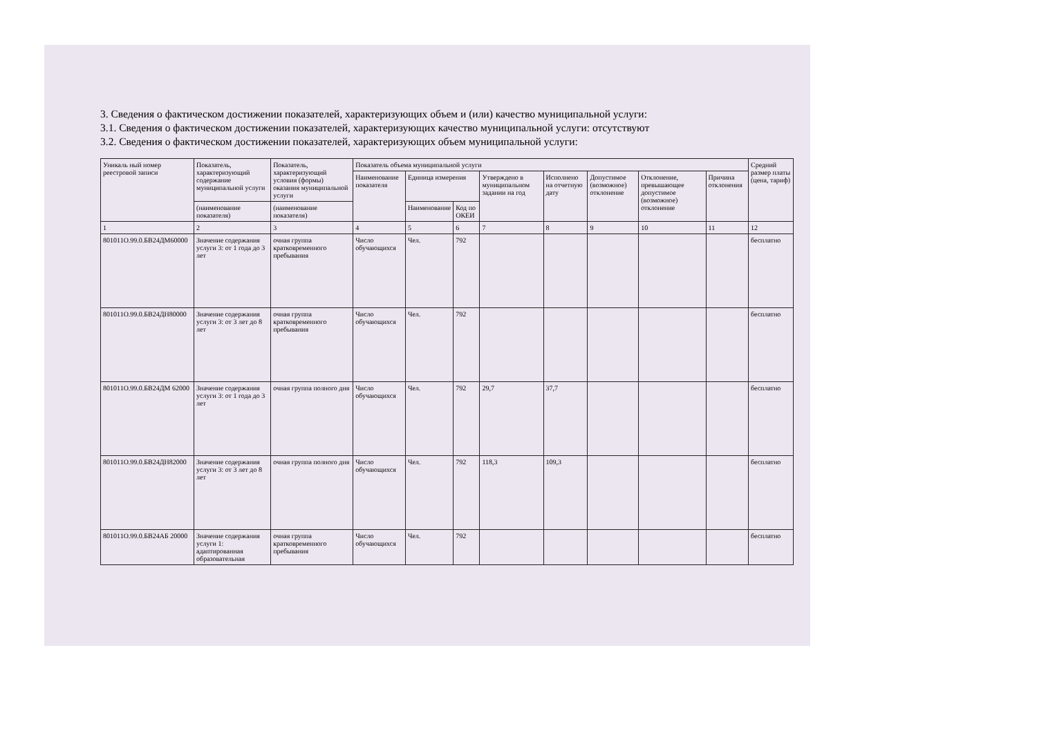3. Сведения о фактическом достижении показателей, характеризующих объем и (или) качество муниципальной услуги:
3.1. Сведения о фактическом достижении показателей, характеризующих качество муниципальной услуги: отсутствуют
3.2. Сведения о фактическом достижении показателей, характеризующих объем муниципальной услуги:
| Уникаль ный номер реестровой записи | Показатель, характеризующий содержание муниципальной услуги | Показатель, характеризующий условия (формы) оказания муниципальной услуги | Показатель объема муниципальной услуги | | | | | | | | Средний размер платы (цена, тариф) |
| --- | --- | --- | --- | --- | --- | --- | --- | --- | --- | --- | --- |
| | | | Наименование показателя | Единица измерения | | Утверждено в муниципальном задании на год | Исполнено на отчетную дату | Допустимое (возможное) отклонение | Отклонение, превышающее допустимое (возможное) отклонение | Причина отклонения | |
| | (наименование показателя) | (наименование показателя) | | Наименование | Код по ОКЕИ | | | | | | |
| 1 | 2 | 3 | 4 | 5 | 6 | 7 | 8 | 9 | 10 | 11 | 12 |
| 801011О.99.0.БВ24ДМ60000 | Значение содержания услуги 3: от 1 года до 3 лет | очная группа кратковременного пребывания | Число обучающихся | Чел. | 792 | | | | | | бесплатно |
| 801011О.99.0.БВ24ДН80000 | Значение содержания услуги 3: от 3 лет до 8 лет | очная группа кратковременного пребывания | Число обучающихся | Чел. | 792 | | | | | | бесплатно |
| 801011О.99.0.БВ24ДМ 62000 | Значение содержания услуги 3: от 1 года до 3 лет | очная группа полного дня | Число обучающихся | Чел. | 792 | 29,7 | 37,7 | | | | бесплатно |
| 801011О.99.0.БВ24ДН82000 | Значение содержания услуги 3: от 3 лет до 8 лет | очная группа полного дня | Число обучающихся | Чел. | 792 | 118,3 | 109,3 | | | | бесплатно |
| 801011О.99.0.БВ24АБ 20000 | Значение содержания услуги 1: адаптированная образовательная | очная группа кратковременного пребывания | Число обучающихся | Чел. | 792 | | | | | | бесплатно |